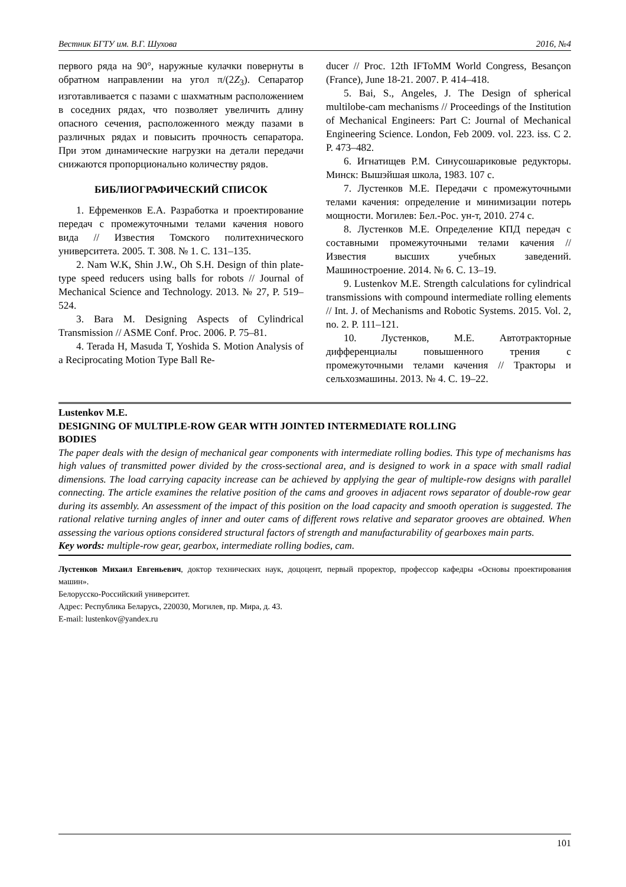Вестник БГТУ им. В.Г. Шухова 2016, №4
первого ряда на 90°, наружные кулачки повернуты в обратном направлении на угол π/(2Z<sub>3</sub>). Сепаратор изготавливается с пазами с шахматным расположением в соседних рядах, что позволяет увеличить длину опасного сечения, расположенного между пазами в различных рядах и повысить прочность сепаратора. При этом динамические нагрузки на детали передачи снижаются пропорционально количеству рядов.
БИБЛИОГРАФИЧЕСКИЙ СПИСОК
1. Ефременков Е.А. Разработка и проектирование передач с промежуточными телами качения нового вида // Известия Томского политехнического университета. 2005. Т. 308. № 1. С. 131–135.
2. Nam W.K, Shin J.W., Oh S.H. Design of thin plate-type speed reducers using balls for robots // Journal of Mechanical Science and Technology. 2013. № 27, P. 519–524.
3. Bara M. Designing Aspects of Cylindrical Transmission // ASME Conf. Proc. 2006. P. 75–81.
4. Terada H, Masuda T, Yoshida S. Motion Analysis of a Reciprocating Motion Type Ball Re-
ducer // Proc. 12th IFToMM World Congress, Besançon (France), June 18-21. 2007. P. 414–418.
5. Bai, S., Angeles, J. The Design of spherical multilobe-cam mechanisms // Proceedings of the Institution of Mechanical Engineers: Part C: Journal of Mechanical Engineering Science. London, Feb 2009. vol. 223. iss. C 2. P. 473–482.
6. Игнатищев Р.М. Синусошариковые редукторы. Минск: Вышэйшая школа, 1983. 107 с.
7. Лустенков М.Е. Передачи с промежуточными телами качения: определение и минимизации потерь мощности. Могилев: Бел.-Рос. ун-т, 2010. 274 с.
8. Лустенков М.Е. Определение КПД передач с составными промежуточными телами качения // Известия высших учебных заведений. Машиностроение. 2014. № 6. С. 13–19.
9. Lustenkov M.E. Strength calculations for cylindrical transmissions with compound intermediate rolling elements // Int. J. of Mechanisms and Robotic Systems. 2015. Vol. 2, no. 2. P. 111–121.
10. Лустенков, М.Е. Автотракторные дифференциалы повышенного трения с промежуточными телами качения // Тракторы и сельхозмашины. 2013. № 4. С. 19–22.
Lustenkov M.E.
DESIGNING OF MULTIPLE-ROW GEAR WITH JOINTED INTERMEDIATE ROLLING
BODIES
The paper deals with the design of mechanical gear components with intermediate rolling bodies. This type of mechanisms has high values of transmitted power divided by the cross-sectional area, and is designed to work in a space with small radial dimensions. The load carrying capacity increase can be achieved by applying the gear of multiple-row designs with parallel connecting. The article examines the relative position of the cams and grooves in adjacent rows separator of double-row gear during its assembly. An assessment of the impact of this position on the load capacity and smooth operation is suggested. The rational relative turning angles of inner and outer cams of different rows relative and separator grooves are obtained. When assessing the various options considered structural factors of strength and manufacturability of gearboxes main parts.
Key words: multiple-row gear, gearbox, intermediate rolling bodies, cam.
Лустенков Михаил Евгеньевич, доктор технических наук, доцоцент, первый проректор, профессор кафедры «Основы проектирования машин».
Белорусско-Российский университет.
Адрес: Республика Беларусь, 220030, Могилев, пр. Мира, д. 43.
E-mail: lustenkov@yandex.ru
101